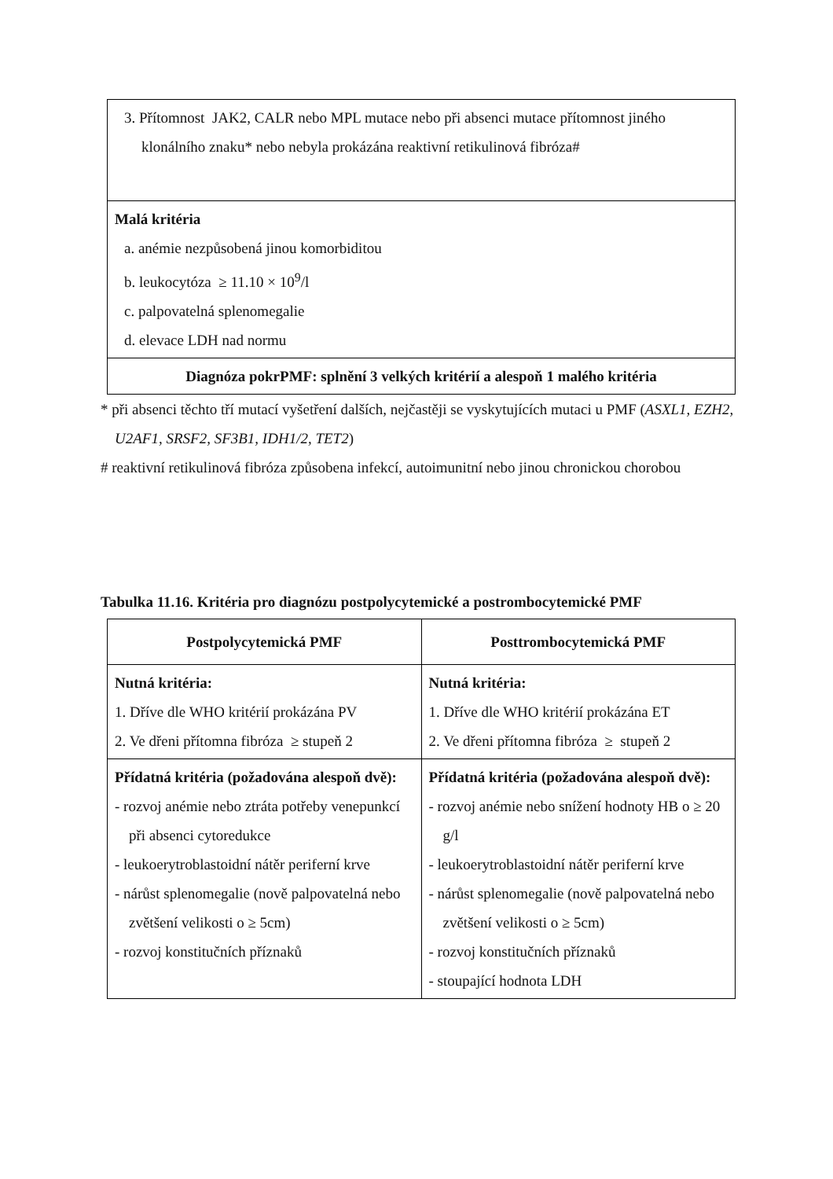| 3. Přítomnost JAK2, CALR nebo MPL mutace nebo při absenci mutace přítomnost jiného klonálního znaku* nebo nebyla prokázána reaktivní retikulinová fibróza# |
| Malá kritéria a. anémie nezpůsobená jinou komorbiditou b. leukocytóza ≥ 11.10 × 10<sup>9</sup>/l c. palpovatelná splenomegalie d. elevace LDH nad normu |
| Diagnóza pokrPMF: splnění 3 velkých kritérií a alespoň 1 malého kritéria |
* při absenci těchto tří mutací vyšetření dalších, nejčastěji se vyskytujících mutaci u PMF (ASXL1, EZH2, U2AF1, SRSF2, SF3B1, IDH1/2, TET2)
# reaktivní retikulinová fibróza způsobena infekcí, autoimunitní nebo jinou chronickou chorobou
Tabulka 11.16. Kritéria pro diagnózu postpolycytemické a postrombocytemické PMF
| Postpolycytemická PMF | Posttrombocytemická PMF |
| --- | --- |
| Nutná kritéria: 1. Dříve dle WHO kritérií prokázána PV 2. Ve dřeni přítomna fibróza ≥ stupeň 2 | Nutná kritéria: 1. Dříve dle WHO kritérií prokázána ET 2. Ve dřeni přítomna fibróza ≥ stupeň 2 |
| Přídatná kritéria (požadována alespoň dvě): - rozvoj anémie nebo ztráta potřeby venepunkcí při absenci cytoredukce - leukoerytroblastoidní nátěr periferní krve - nárůst splenomegalie (nově palpovatelná nebo zvětšení velikosti o ≥ 5cm) - rozvoj konstitučních příznaků | Přídatná kritéria (požadována alespoň dvě): - rozvoj anémie nebo snížení hodnoty HB o ≥ 20 g/l - leukoerytroblastoidní nátěr periferní krve - nárůst splenomegalie (nově palpovatelná nebo zvětšení velikosti o ≥ 5cm) - rozvoj konstitučních příznaků - stoupající hodnota LDH |